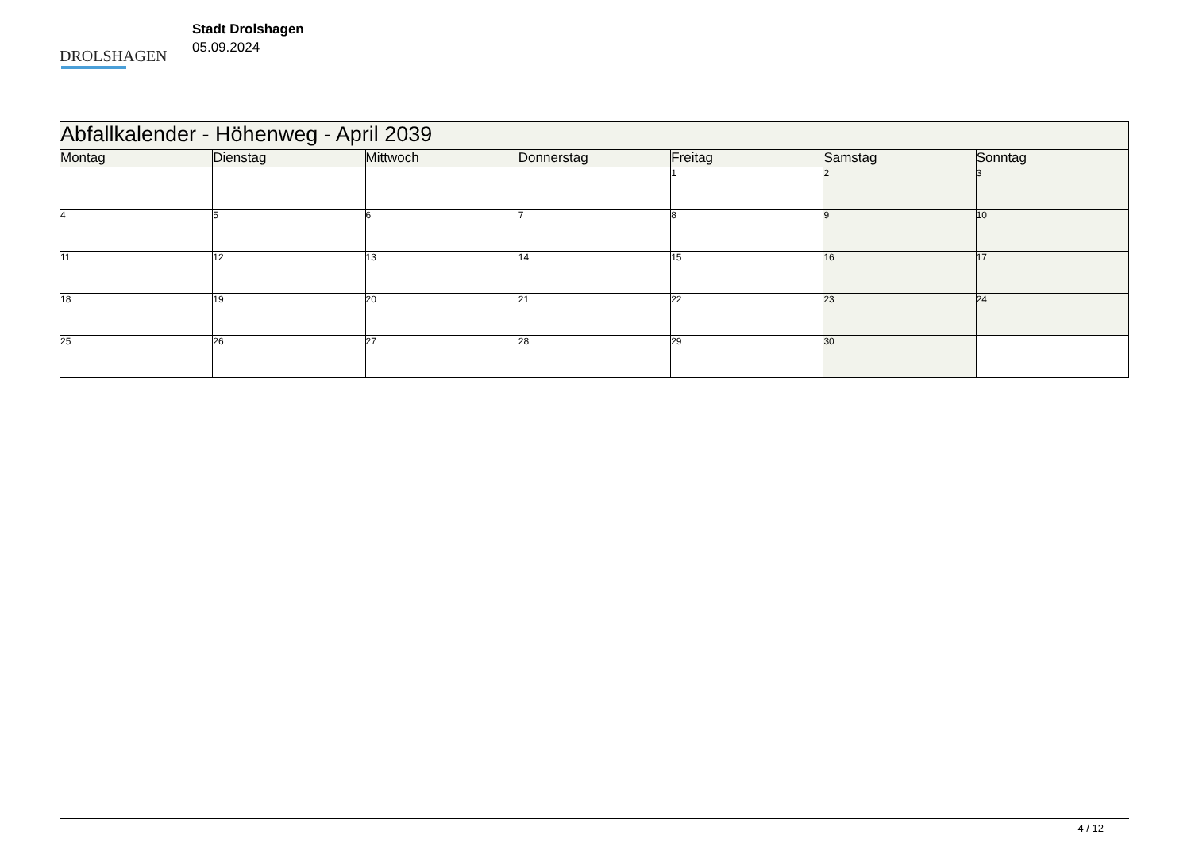DROLSHAGEN
Stadt Drolshagen
05.09.2024
| Abfallkalender - Höhenweg - April 2039 | | | | | | |
| Montag | Dienstag | Mittwoch | Donnerstag | Freitag | Samstag | Sonntag |
| | | | | 1 | 2 | 3 |
| 4 | 5 | 6 | 7 | 8 | 9 | 10 |
| 11 | 12 | 13 | 14 | 15 | 16 | 17 |
| 18 | 19 | 20 | 21 | 22 | 23 | 24 |
| 25 | 26 | 27 | 28 | 29 | 30 | |
4 / 12